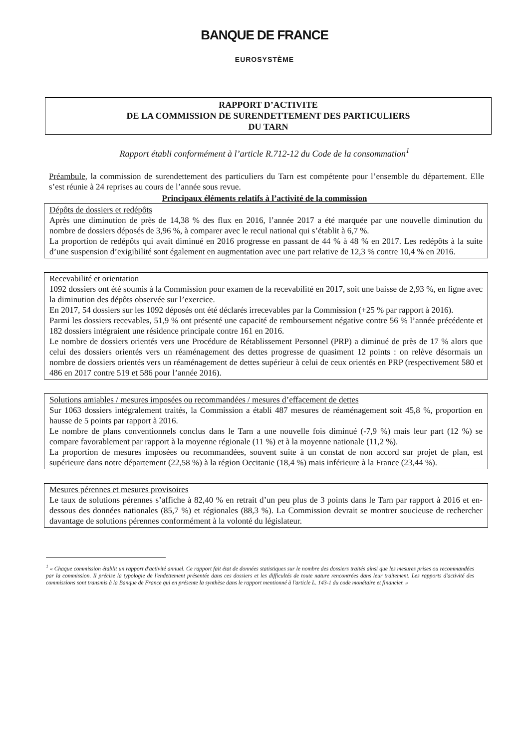BANQUE DE FRANCE
EUROSYSTÈME
RAPPORT D’ACTIVITE
DE LA COMMISSION DE SURENDETTEMENT DES PARTICULIERS
DU TARN
Rapport établi conformément à l’article R.712-12 du Code de la consommation<sup>1</sup>
Préambule, la commission de surendettement des particuliers du Tarn est compétente pour l’ensemble du département. Elle s’est réunie à 24 reprises au cours de l’année sous revue.
Principaux éléments relatifs à l’activité de la commission
Dépôts de dossiers et redépôts
Après une diminution de près de 14,38 % des flux en 2016, l’année 2017 a été marquée par une nouvelle diminution du nombre de dossiers déposés de 3,96 %, à comparer avec le recul national qui s’établit à 6,7 %.
La proportion de redépôts qui avait diminué en 2016 progresse en passant de 44 % à 48 % en 2017. Les redépôts à la suite d’une suspension d’exigibilité sont également en augmentation avec une part relative de 12,3 % contre 10,4 % en 2016.
Recevabilité et orientation
1092 dossiers ont été soumis à la Commission pour examen de la recevabilité en 2017, soit une baisse de 2,93 %, en ligne avec la diminution des dépôts observée sur l’exercice.
En 2017, 54 dossiers sur les 1092 déposés ont été déclarés irrecevables par la Commission (+25 % par rapport à 2016).
Parmi les dossiers recevables, 51,9 % ont présenté une capacité de remboursement négative contre 56 % l’année précédente et 182 dossiers intégraient une résidence principale contre 161 en 2016.
Le nombre de dossiers orientés vers une Procédure de Rétablissement Personnel (PRP) a diminué de près de 17 % alors que celui des dossiers orientés vers un réaménagement des dettes progresse de quasiment 12 points : on relève désormais un nombre de dossiers orientés vers un réaménagement de dettes supérieur à celui de ceux orientés en PRP (respectivement 580 et 486 en 2017 contre 519 et 586 pour l’année 2016).
Solutions amiables / mesures imposées ou recommandées / mesures d’effacement de dettes
Sur 1063 dossiers intégralement traités, la Commission a établi 487 mesures de réaménagement soit 45,8 %, proportion en hausse de 5 points par rapport à 2016.
Le nombre de plans conventionnels conclus dans le Tarn a une nouvelle fois diminué (-7,9 %) mais leur part (12 %) se compare favorablement par rapport à la moyenne régionale (11 %) et à la moyenne nationale (11,2 %).
La proportion de mesures imposées ou recommandées, souvent suite à un constat de non accord sur projet de plan, est supérieure dans notre département (22,58 %) à la région Occitanie (18,4 %) mais inférieure à la France (23,44 %).
Mesures pérennes et mesures provisoires
Le taux de solutions pérennes s’affiche à 82,40 % en retrait d’un peu plus de 3 points dans le Tarn par rapport à 2016 et en-dessous des données nationales (85,7 %) et régionales (88,3 %). La Commission devrait se montrer soucieuse de rechercher davantage de solutions pérennes conformément à la volonté du législateur.
<sup>1</sup> « Chaque commission établit un rapport d'activité annuel. Ce rapport fait état de données statistiques sur le nombre des dossiers traités ainsi que les mesures prises ou recommandées par la commission. Il précise la typologie de l'endettement présentée dans ces dossiers et les difficultés de toute nature rencontrées dans leur traitement. Les rapports d'activité des commissions sont transmis à la Banque de France qui en présente la synthèse dans le rapport mentionné à l'article L. 143-1 du code monétaire et financier. »